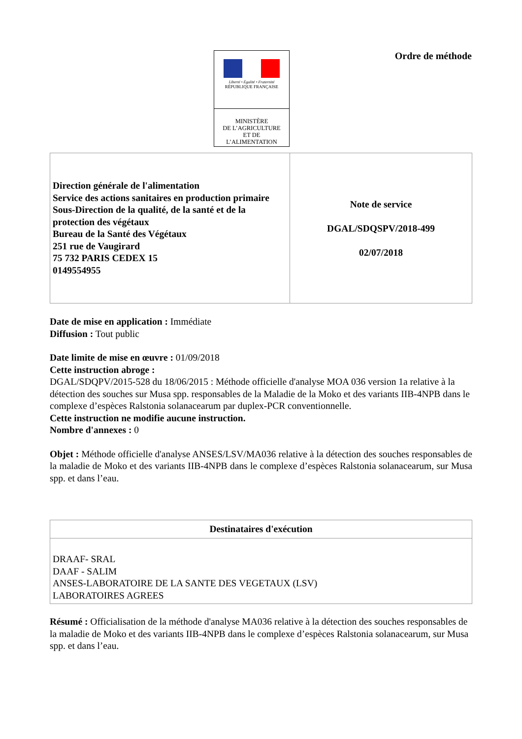Liberté • Égalité • Fraternité
RÉPUBLIQUE FRANÇAISE
MINISTÈRE
DE L’AGRICULTURE
ET DE
L’ALIMENTATION
Ordre de méthode
| Direction générale de l'alimentation Service des actions sanitaires en production primaire Sous-Direction de la qualité, de la santé et de la protection des végétaux Bureau de la Santé des Végétaux 251 rue de Vaugirard 75 732 PARIS CEDEX 15 0149554955 | Note de service DGAL/SDQSPV/2018-499 02/07/2018 |
Date de mise en application : Immédiate
Diffusion : Tout public
Date limite de mise en œuvre : 01/09/2018
Cette instruction abroge :
DGAL/SDQPV/2015-528 du 18/06/2015 : Méthode officielle d'analyse MOA 036 version 1a relative à la détection des souches sur Musa spp. responsables de la Maladie de la Moko et des variants IIB-4NPB dans le complexe d’espèces Ralstonia solanacearum par duplex-PCR conventionnelle.
Cette instruction ne modifie aucune instruction.
Nombre d'annexes : 0
Objet : Méthode officielle d'analyse ANSES/LSV/MA036 relative à la détection des souches responsables de la maladie de Moko et des variants IIB-4NPB dans le complexe d’espèces Ralstonia solanacearum, sur Musa spp. et dans l’eau.
| Destinataires d'exécution |
| --- |
| DRAAF- SRAL DAAF - SALIM ANSES-LABORATOIRE DE LA SANTE DES VEGETAUX (LSV) LABORATOIRES AGREES |
Résumé : Officialisation de la méthode d'analyse MA036 relative à la détection des souches responsables de la maladie de Moko et des variants IIB-4NPB dans le complexe d’espèces Ralstonia solanacearum, sur Musa spp. et dans l’eau.